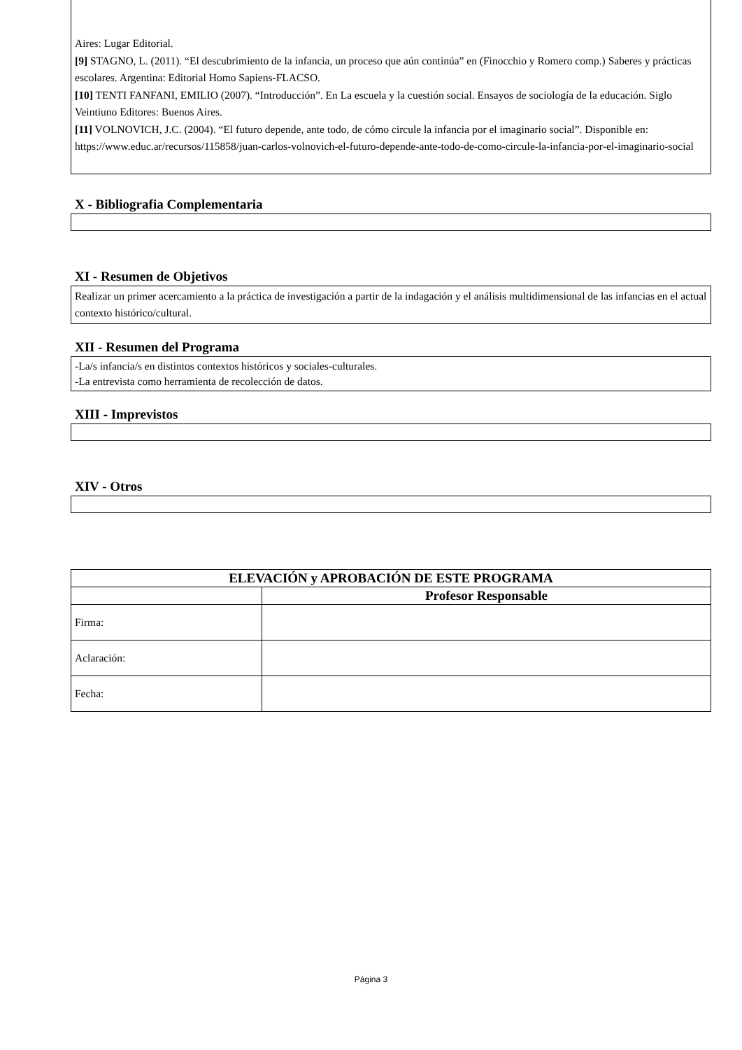Aires: Lugar Editorial.
[9] STAGNO, L. (2011). “El descubrimiento de la infancia, un proceso que aún continúa” en (Finocchio y Romero comp.) Saberes y prácticas escolares. Argentina: Editorial Homo Sapiens-FLACSO.
[10] TENTI FANFANI, EMILIO (2007). “Introducción”. En La escuela y la cuestión social. Ensayos de sociología de la educación. Siglo Veintiuno Editores: Buenos Aires.
[11] VOLNOVICH, J.C. (2004). “El futuro depende, ante todo, de cómo circule la infancia por el imaginario social”. Disponible en:
https://www.educ.ar/recursos/115858/juan-carlos-volnovich-el-futuro-depende-ante-todo-de-como-circule-la-infancia-por-el-imaginario-social
X - Bibliografia Complementaria
XI - Resumen de Objetivos
Realizar un primer acercamiento a la práctica de investigación a partir de la indagación y el análisis multidimensional de las infancias en el actual contexto histórico/cultural.
XII - Resumen del Programa
-La/s infancia/s en distintos contextos históricos y sociales-culturales.
-La entrevista como herramienta de recolección de datos.
XIII - Imprevistos
XIV - Otros
| ELEVACIÓN y APROBACIÓN DE ESTE PROGRAMA | |
| --- | --- |
| | Profesor Responsable |
| Firma: | |
| Aclaración: | |
| Fecha: | |
Página 3